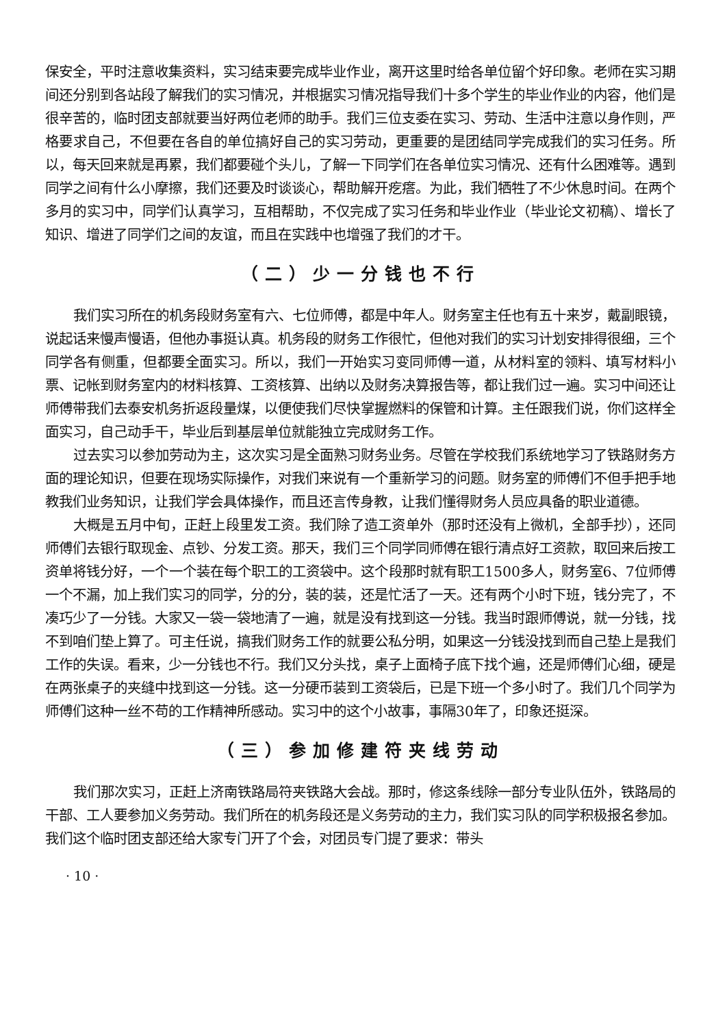保安全，平时注意收集资料，实习结束要完成毕业作业，离开这里时给各单位留个好印象。老师在实习期间还分别到各站段了解我们的实习情况，并根据实习情况指导我们十多个学生的毕业作业的内容，他们是很辛苦的，临时团支部就要当好两位老师的助手。我们三位支委在实习、劳动、生活中注意以身作则，严格要求自己，不但要在各自的单位搞好自己的实习劳动，更重要的是团结同学完成我们的实习任务。所以，每天回来就是再累，我们都要碰个头儿，了解一下同学们在各单位实习情况、还有什么困难等。遇到同学之间有什么小摩擦，我们还要及时谈谈心，帮助解开疙瘩。为此，我们牺牲了不少休息时间。在两个多月的实习中，同学们认真学习，互相帮助，不仅完成了实习任务和毕业作业（毕业论文初稿）、增长了知识、增进了同学们之间的友谊，而且在实践中也增强了我们的才干。
（二）少一分钱也不行
我们实习所在的机务段财务室有六、七位师傅，都是中年人。财务室主任也有五十来岁，戴副眼镜，说起话来慢声慢语，但他办事挺认真。机务段的财务工作很忙，但他对我们的实习计划安排得很细，三个同学各有侧重，但都要全面实习。所以，我们一开始实习变同师傅一道，从材料室的领料、填写材料小票、记帐到财务室内的材料核算、工资核算、出纳以及财务决算报告等，都让我们过一遍。实习中间还让师傅带我们去泰安机务折返段量煤，以便使我们尽快掌握燃料的保管和计算。主任跟我们说，你们这样全面实习，自己动手干，毕业后到基层单位就能独立完成财务工作。
过去实习以参加劳动为主，这次实习是全面熟习财务业务。尽管在学校我们系统地学习了铁路财务方面的理论知识，但要在现场实际操作，对我们来说有一个重新学习的问题。财务室的师傅们不但手把手地教我们业务知识，让我们学会具体操作，而且还言传身教，让我们懂得财务人员应具备的职业道德。
大概是五月中旬，正赶上段里发工资。我们除了造工资单外（那时还没有上微机，全部手抄），还同师傅们去银行取现金、点钞、分发工资。那天，我们三个同学同师傅在银行清点好工资款，取回来后按工资单将钱分好，一个一个装在每个职工的工资袋中。这个段那时就有职工1500多人，财务室6、7位师傅一个不漏，加上我们实习的同学，分的分，装的装，还是忙活了一天。还有两个小时下班，钱分完了，不凑巧少了一分钱。大家又一袋一袋地清了一遍，就是没有找到这一分钱。我当时跟师傅说，就一分钱，找不到咱们垫上算了。可主任说，搞我们财务工作的就要公私分明，如果这一分钱没找到而自己垫上是我们工作的失误。看来，少一分钱也不行。我们又分头找，桌子上面椅子底下找个遍，还是师傅们心细，硬是在两张桌子的夹缝中找到这一分钱。这一分硬币装到工资袋后，已是下班一个多小时了。我们几个同学为师傅们这种一丝不苟的工作精神所感动。实习中的这个小故事，事隔30年了，印象还挺深。
（三）参加修建符夹线劳动
我们那次实习，正赶上济南铁路局符夹铁路大会战。那时，修这条线除一部分专业队伍外，铁路局的干部、工人要参加义务劳动。我们所在的机务段还是义务劳动的主力，我们实习队的同学积极报名参加。我们这个临时团支部还给大家专门开了个会，对团员专门提了要求：带头
· 10 ·